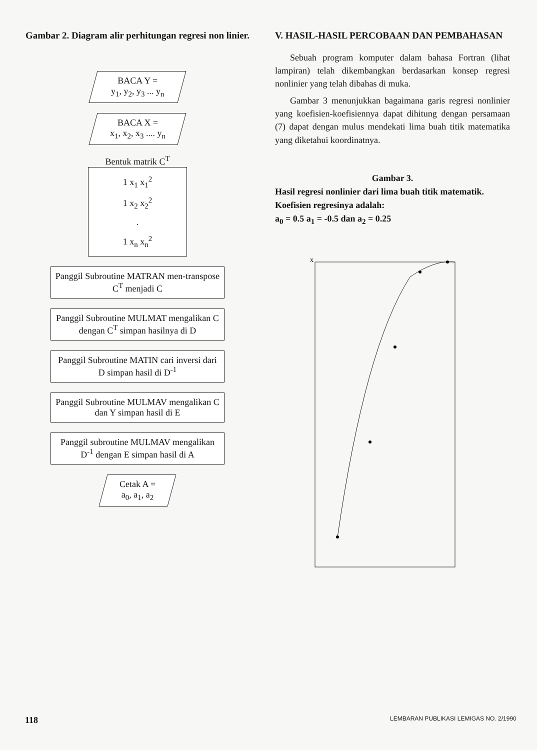Gambar 2. Diagram alir perhitungan regresi non linier.
BACA Y =
y<sub>1</sub>, y<sub>2</sub>, y<sub>3</sub> ... y<sub>n</sub>
BACA X =
x<sub>1</sub>, x<sub>2</sub>, x<sub>3</sub> .... y<sub>n</sub>
Bentuk matrik C<sup>T</sup>
1 x<sub>1</sub> x<sub>1</sub><sup>2</sup>
1 x<sub>2</sub> x<sub>2</sub><sup>2</sup>
.
1 x<sub>n</sub> x<sub>n</sub><sup>2</sup>
Panggil Subroutine MATRAN men-transpose C<sup>T</sup> menjadi C
Panggil Subroutine MULMAT mengalikan C dengan C<sup>T</sup> simpan hasilnya di D
Panggil Subroutine MATIN cari inversi dari D simpan hasil di D<sup>-1</sup>
Panggil Subroutine MULMAV mengalikan C dan Y simpan hasil di E
Panggil subroutine MULMAV mengalikan D<sup>-1</sup> dengan E simpan hasil di A
Cetak A =
a<sub>0</sub>, a<sub>1</sub>, a<sub>2</sub>
V. HASIL-HASIL PERCOBAAN DAN PEMBAHASAN
Sebuah program komputer dalam bahasa Fortran (lihat lampiran) telah dikembangkan berdasarkan konsep regresi nonlinier yang telah dibahas di muka.
Gambar 3 menunjukkan bagaimana garis regresi nonlinier yang koefisien-koefisiennya dapat dihitung dengan persamaan (7) dapat dengan mulus mendekati lima buah titik matematika yang diketahui koordinatnya.
Gambar 3.
Hasil regresi nonlinier dari lima buah titik matematik. Koefisien regresinya adalah:
a<sub>0</sub> = 0.5 a<sub>1</sub> = -0.5 dan a<sub>2</sub> = 0.25
x
118
LEMBARAN PUBLIKASI LEMIGAS NO. 2/1990